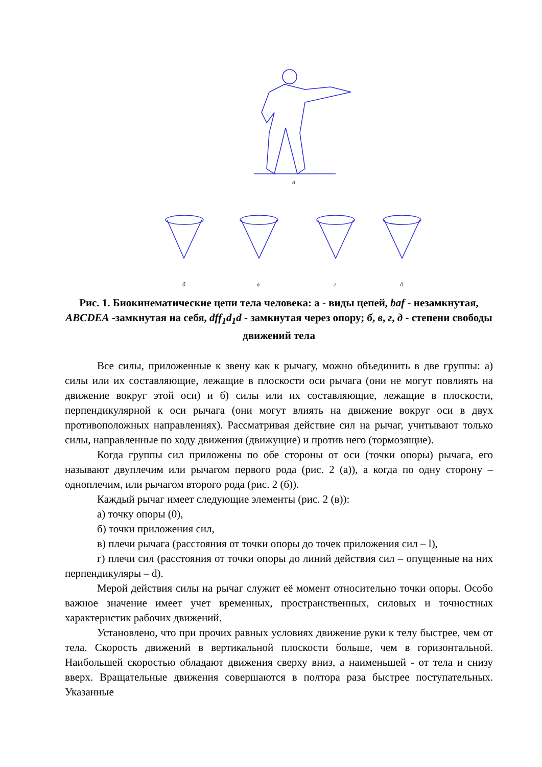а
б
в
г
д
Рис. 1. Биокинематические цепи тела человека: а - виды цепей, baf - незамкнутая, ABCDEA -замкнутая на себя, dff<sub>1</sub>d<sub>1</sub>d - замкнутая через опору; б, в, г, д - степени свободы движений тела
Все силы, приложенные к звену как к рычагу, можно объединить в две группы: а) силы или их составляющие, лежащие в плоскости оси рычага (они не могут повлиять на движение вокруг этой оси) и б) силы или их составляющие, лежащие в плоскости, перпендикулярной к оси рычага (они могут влиять на движение вокруг оси в двух противоположных направлениях). Рассматривая действие сил на рычаг, учитывают только силы, направленные по ходу движения (движущие) и против него (тормозящие).
Когда группы сил приложены по обе стороны от оси (точки опоры) рычага, его называют двуплечим или рычагом первого рода (рис. 2 (а)), а когда по одну сторону – одноплечим, или рычагом второго рода (рис. 2 (б)).
Каждый рычаг имеет следующие элементы (рис. 2 (в)):
а) точку опоры (0),
б) точки приложения сил,
в) плечи рычага (расстояния от точки опоры до точек приложения сил – l),
г) плечи сил (расстояния от точки опоры до линий действия сил – опущенные на них перпендикуляры – d).
Мерой действия силы на рычаг служит её момент относительно точки опоры. Особо важное значение имеет учет временных, пространственных, силовых и точностных характеристик рабочих движений.
Установлено, что при прочих равных условиях движение руки к телу быстрее, чем от тела. Скорость движений в вертикальной плоскости больше, чем в горизонтальной. Наибольшей скоростью обладают движения сверху вниз, а наименьшей - от тела и снизу вверх. Вращательные движения совершаются в полтора раза быстрее поступательных. Указанные